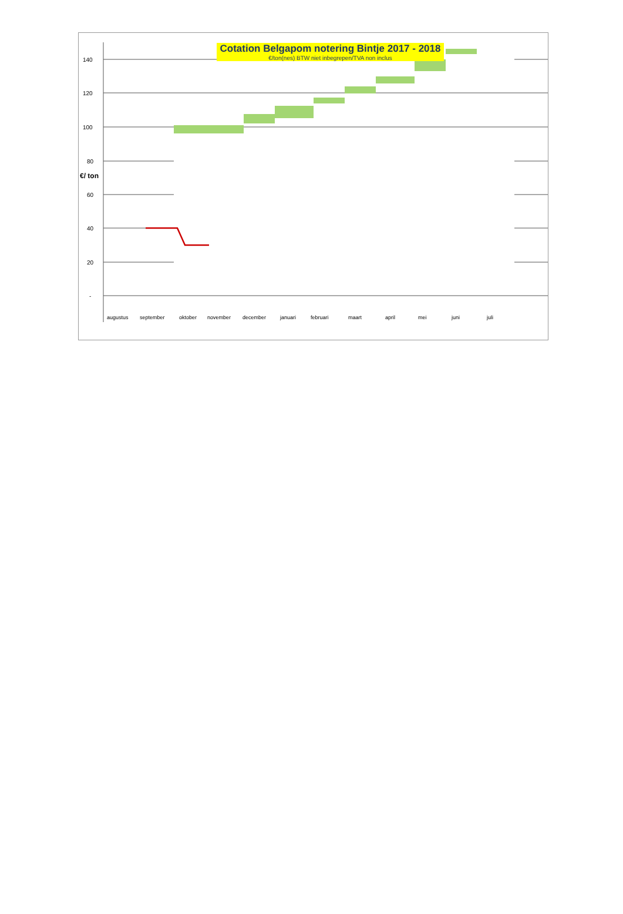140
120
100
80
60
40
20
-
€/ ton
augustus
september
oktober
november
december
januari
februari
maart
april
mei
juni
juli
Cotation Belgapom notering Bintje 2017 - 2018
€/ton(nes) BTW niet inbegrepen/TVA non inclus